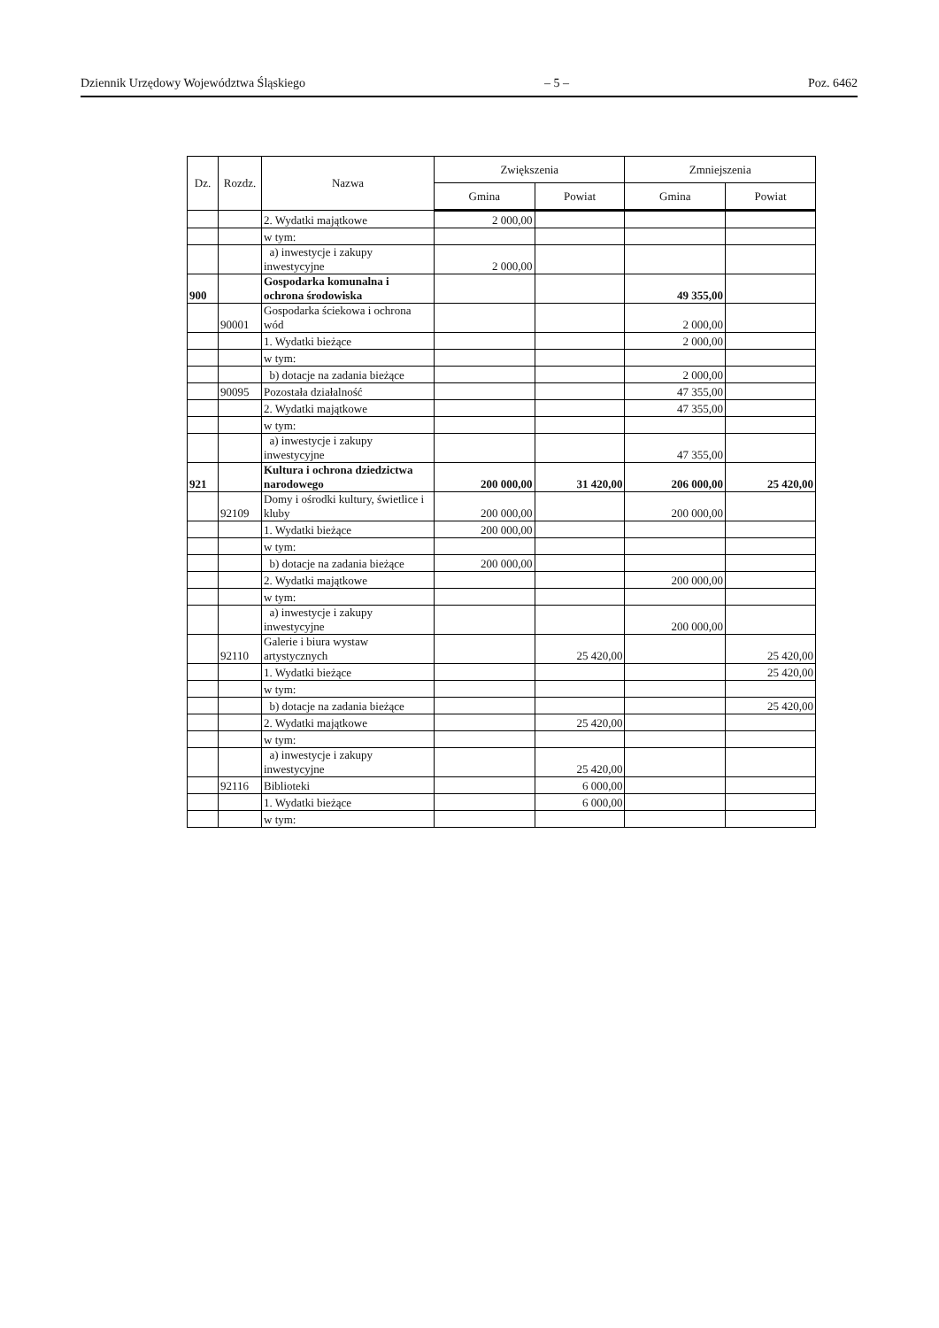Dziennik Urzędowy Województwa Śląskiego – 5 – Poz. 6462
| Dz. | Rozdz. | Nazwa | Zwiększenia | | Zmniejszenia | |
| --- | --- | --- | --- | --- | --- | --- |
| | | | Gmina | Powiat | Gmina | Powiat |
| | | 2. Wydatki majątkowe | 2 000,00 | | | |
| | | w tym: | | | | |
| | | a) inwestycje i zakupy inwestycyjne | 2 000,00 | | | |
| 900 | | Gospodarka komunalna i ochrona środowiska | | | 49 355,00 | |
| | 90001 | Gospodarka ściekowa i ochrona wód | | | 2 000,00 | |
| | | 1. Wydatki bieżące | | | 2 000,00 | |
| | | w tym: | | | | |
| | | b) dotacje na zadania bieżące | | | 2 000,00 | |
| | 90095 | Pozostała działalność | | | 47 355,00 | |
| | | 2. Wydatki majątkowe | | | 47 355,00 | |
| | | w tym: | | | | |
| | | a) inwestycje i zakupy inwestycyjne | | | 47 355,00 | |
| 921 | | Kultura i ochrona dziedzictwa narodowego | 200 000,00 | 31 420,00 | 206 000,00 | 25 420,00 |
| | 92109 | Domy i ośrodki kultury, świetlice i kluby | 200 000,00 | | 200 000,00 | |
| | | 1. Wydatki bieżące | 200 000,00 | | | |
| | | w tym: | | | | |
| | | b) dotacje na zadania bieżące | 200 000,00 | | | |
| | | 2. Wydatki majątkowe | | | 200 000,00 | |
| | | w tym: | | | | |
| | | a) inwestycje i zakupy inwestycyjne | | | 200 000,00 | |
| | 92110 | Galerie i biura wystaw artystycznych | | 25 420,00 | | 25 420,00 |
| | | 1. Wydatki bieżące | | | | 25 420,00 |
| | | w tym: | | | | |
| | | b) dotacje na zadania bieżące | | | | 25 420,00 |
| | | 2. Wydatki majątkowe | | 25 420,00 | | |
| | | w tym: | | | | |
| | | a) inwestycje i zakupy inwestycyjne | | 25 420,00 | | |
| | 92116 | Biblioteki | | 6 000,00 | | |
| | | 1. Wydatki bieżące | | 6 000,00 | | |
| | | w tym: | | | | |